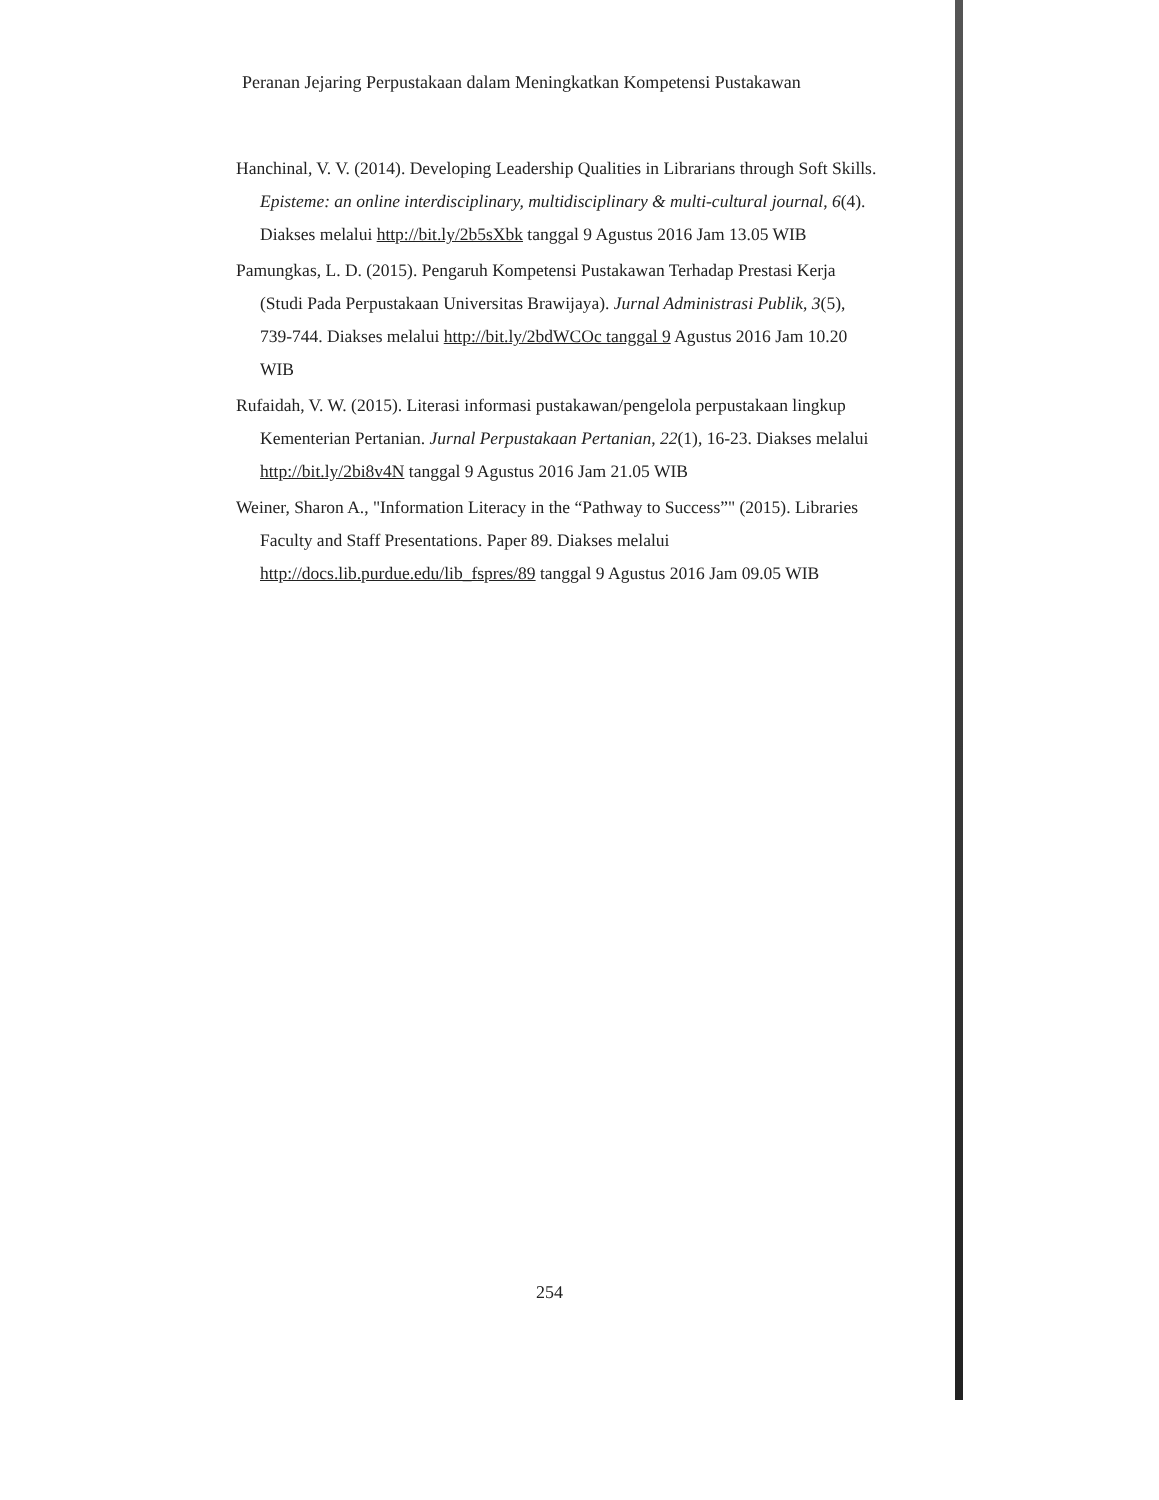Peranan Jejaring Perpustakaan dalam Meningkatkan Kompetensi Pustakawan
Hanchinal, V. V. (2014). Developing Leadership Qualities in Librarians through Soft Skills. Episteme: an online interdisciplinary, multidisciplinary & multi-cultural journal, 6(4). Diakses melalui http://bit.ly/2b5sXbk tanggal 9 Agustus 2016 Jam 13.05 WIB
Pamungkas, L. D. (2015). Pengaruh Kompetensi Pustakawan Terhadap Prestasi Kerja (Studi Pada Perpustakaan Universitas Brawijaya). Jurnal Administrasi Publik, 3(5), 739-744. Diakses melalui http://bit.ly/2bdWCOc tanggal 9 Agustus 2016 Jam 10.20 WIB
Rufaidah, V. W. (2015). Literasi informasi pustakawan/pengelola perpustakaan lingkup Kementerian Pertanian. Jurnal Perpustakaan Pertanian, 22(1), 16-23. Diakses melalui http://bit.ly/2bi8v4N tanggal 9 Agustus 2016 Jam 21.05 WIB
Weiner, Sharon A., "Information Literacy in the “Pathway to Success”" (2015). Libraries Faculty and Staff Presentations. Paper 89. Diakses melalui http://docs.lib.purdue.edu/lib_fspres/89 tanggal 9 Agustus 2016 Jam 09.05 WIB
254